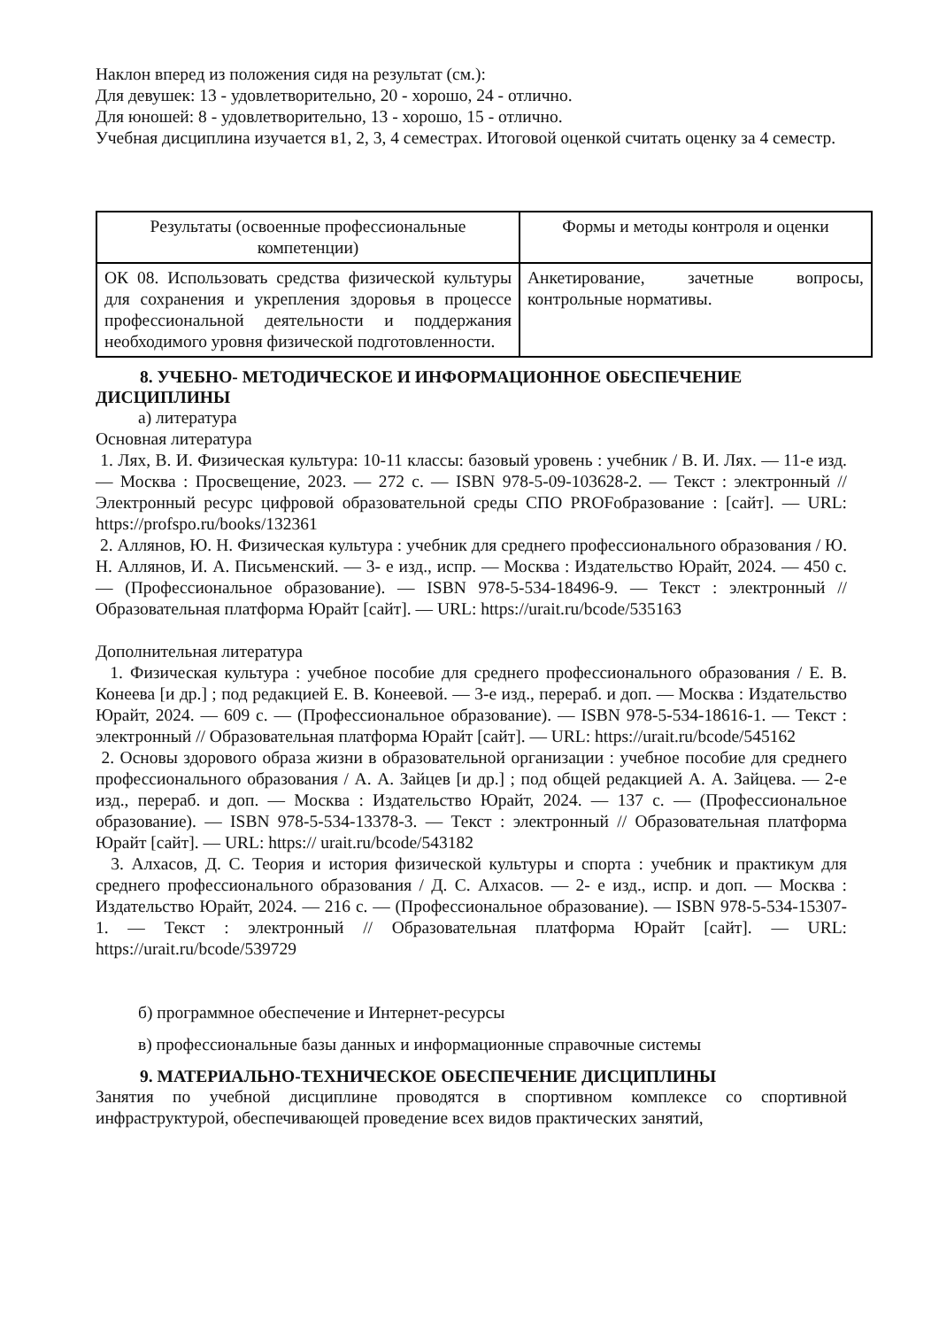Наклон вперед из положения сидя на результат (см.):
Для девушек: 13 - удовлетворительно, 20 - хорошо, 24 - отлично.
Для юношей: 8 - удовлетворительно, 13 - хорошо, 15 - отлично.
Учебная дисциплина изучается в1, 2, 3, 4 семестрах. Итоговой оценкой считать оценку за 4 семестр.
| Результаты (освоенные профессиональные компетенции) | Формы и методы контроля и оценки |
| --- | --- |
| ОК 08. Использовать средства физической культуры для сохранения и укрепления здоровья в процессе профессиональной деятельности и поддержания необходимого уровня физической подготовленности. | Анкетирование, зачетные вопросы, контрольные нормативы. |
8. УЧЕБНО- МЕТОДИЧЕСКОЕ И ИНФОРМАЦИОННОЕ ОБЕСПЕЧЕНИЕ ДИСЦИПЛИНЫ
а) литература
Основная литература
1. Лях, В. И. Физическая культура: 10-11 классы: базовый уровень : учебник / В. И. Лях. — 11-е изд. — Москва : Просвещение, 2023. — 272 с. — ISBN 978-5-09-103628-2. — Текст : электронный // Электронный ресурс цифровой образовательной среды СПО PROFобразование : [сайт]. — URL: https://profspo.ru/books/132361
2. Аллянов, Ю. Н. Физическая культура : учебник для среднего профессионального образования / Ю. Н. Аллянов, И. А. Письменский. — 3- е изд., испр. — Москва : Издательство Юрайт, 2024. — 450 с. — (Профессиональное образование). — ISBN 978-5-534-18496-9. — Текст : электронный // Образовательная платформа Юрайт [сайт]. — URL: https://urait.ru/bcode/535163
Дополнительная литература
1. Физическая культура : учебное пособие для среднего профессионального образования / Е. В. Конеева [и др.] ; под редакцией Е. В. Конеевой. — 3-е изд., перераб. и доп. — Москва : Издательство Юрайт, 2024. — 609 с. — (Профессиональное образование). — ISBN 978-5-534-18616-1. — Текст : электронный // Образовательная платформа Юрайт [сайт]. — URL: https://urait.ru/bcode/545162
2. Основы здорового образа жизни в образовательной организации : учебное пособие для среднего профессионального образования / А. А. Зайцев [и др.] ; под общей редакцией А. А. Зайцева. — 2-е изд., перераб. и доп. — Москва : Издательство Юрайт, 2024. — 137 с. — (Профессиональное образование). — ISBN 978-5-534-13378-3. — Текст : электронный // Образовательная платформа Юрайт [сайт]. — URL: https:// urait.ru/bcode/543182
3. Алхасов, Д. С. Теория и история физической культуры и спорта : учебник и практикум для среднего профессионального образования / Д. С. Алхасов. — 2- е изд., испр. и доп. — Москва : Издательство Юрайт, 2024. — 216 с. — (Профессиональное образование). — ISBN 978-5-534-15307-1. — Текст : электронный // Образовательная платформа Юрайт [сайт]. — URL: https://urait.ru/bcode/539729
б) программное обеспечение и Интернет-ресурсы
в) профессиональные базы данных и информационные справочные системы
9. МАТЕРИАЛЬНО-ТЕХНИЧЕСКОЕ ОБЕСПЕЧЕНИЕ ДИСЦИПЛИНЫ
Занятия по учебной дисциплине проводятся в спортивном комплексе со спортивной инфраструктурой, обеспечивающей проведение всех видов практических занятий,